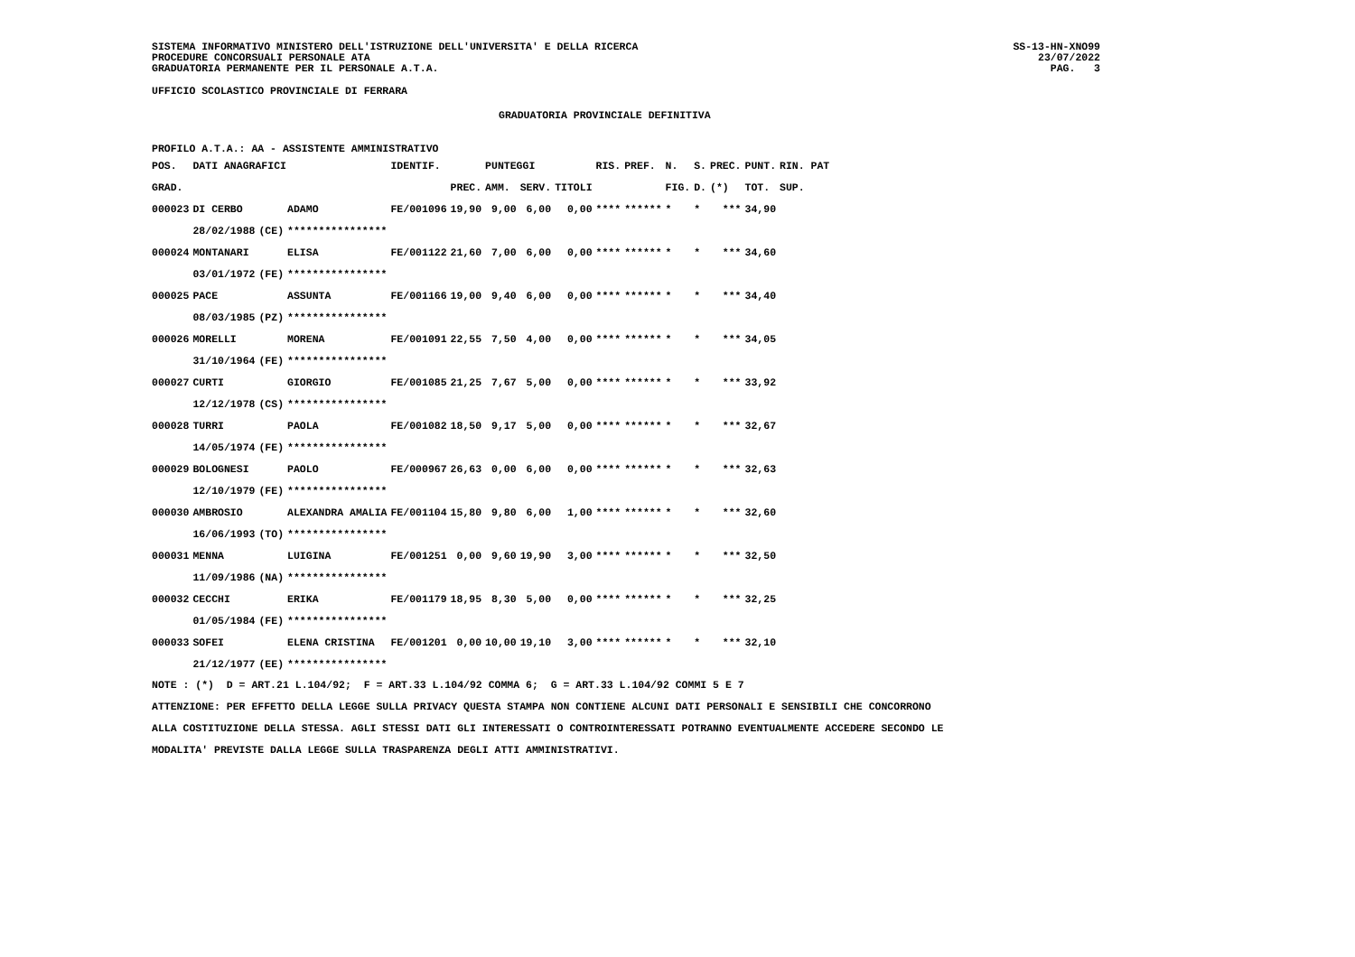SISTEMA INFORMATIVO MINISTERO DELL'ISTRUZIONE DELL'UNIVERSITA' E DELLA RICERCA
PROCEDURE CONCORSUALI PERSONALE ATA
GRADUATORIA PERMANENTE PER IL PERSONALE A.T.A.
SS-13-HN-XNO99
23/07/2022
PAG. 3
UFFICIO SCOLASTICO PROVINCIALE DI FERRARA
GRADUATORIA PROVINCIALE DEFINITIVA
PROFILO A.T.A.: AA - ASSISTENTE AMMINISTRATIVO
| POS. | DATI ANAGRAFICI | | | IDENTIF. | | PUNTEGGI | | | RIS. | PREF. | N. | S. | PREC. | PUNT. | RIN. PAT |
| --- | --- | --- | --- | --- | --- | --- | --- | --- | --- | --- | --- | --- | --- | --- | --- |
| GRAD. | | | | | PREC. | AMM. | SERV. | TITOLI | | | FIG. | D. | (*) | TOT. | SUP. |
| 000023 | DI CERBO | | ADAMO | FE/001096 | 19,90 | 9,00 | 6,00 | 0,00 | **** | ****** | * | * | *** | 34,90 | |
| | 28/02/1988 | (CE) | **************** | | | | | | | | | | | | |
| 000024 | MONTANARI | | ELISA | FE/001122 | 21,60 | 7,00 | 6,00 | 0,00 | **** | ****** | * | * | *** | 34,60 | |
| | 03/01/1972 | (FE) | **************** | | | | | | | | | | | | |
| 000025 | PACE | | ASSUNTA | FE/001166 | 19,00 | 9,40 | 6,00 | 0,00 | **** | ****** | * | * | *** | 34,40 | |
| | 08/03/1985 | (PZ) | **************** | | | | | | | | | | | | |
| 000026 | MORELLI | | MORENA | FE/001091 | 22,55 | 7,50 | 4,00 | 0,00 | **** | ****** | * | * | *** | 34,05 | |
| | 31/10/1964 | (FE) | **************** | | | | | | | | | | | | |
| 000027 | CURTI | | GIORGIO | FE/001085 | 21,25 | 7,67 | 5,00 | 0,00 | **** | ****** | * | * | *** | 33,92 | |
| | 12/12/1978 | (CS) | **************** | | | | | | | | | | | | |
| 000028 | TURRI | | PAOLA | FE/001082 | 18,50 | 9,17 | 5,00 | 0,00 | **** | ****** | * | * | *** | 32,67 | |
| | 14/05/1974 | (FE) | **************** | | | | | | | | | | | | |
| 000029 | BOLOGNESI | | PAOLO | FE/000967 | 26,63 | 0,00 | 6,00 | 0,00 | **** | ****** | * | * | *** | 32,63 | |
| | 12/10/1979 | (FE) | **************** | | | | | | | | | | | | |
| 000030 | AMBROSIO | | ALEXANDRA AMALIA | FE/001104 | 15,80 | 9,80 | 6,00 | 1,00 | **** | ****** | * | * | *** | 32,60 | |
| | 16/06/1993 | (TO) | **************** | | | | | | | | | | | | |
| 000031 | MENNA | | LUIGINA | FE/001251 | 0,00 | 9,60 | 19,90 | 3,00 | **** | ****** | * | * | *** | 32,50 | |
| | 11/09/1986 | (NA) | **************** | | | | | | | | | | | | |
| 000032 | CECCHI | | ERIKA | FE/001179 | 18,95 | 8,30 | 5,00 | 0,00 | **** | ****** | * | * | *** | 32,25 | |
| | 01/05/1984 | (FE) | **************** | | | | | | | | | | | | |
| 000033 | SOFEI | | ELENA CRISTINA | FE/001201 | 0,00 | 10,00 | 19,10 | 3,00 | **** | ****** | * | * | *** | 32,10 | |
| | 21/12/1977 | (EE) | **************** | | | | | | | | | | | | |
NOTE : (*) D = ART.21 L.104/92; F = ART.33 L.104/92 COMMA 6; G = ART.33 L.104/92 COMMI 5 E 7
ATTENZIONE: PER EFFETTO DELLA LEGGE SULLA PRIVACY QUESTA STAMPA NON CONTIENE ALCUNI DATI PERSONALI E SENSIBILI CHE CONCORRONO
ALLA COSTITUZIONE DELLA STESSA. AGLI STESSI DATI GLI INTERESSATI O CONTROINTERESSATI POTRANNO EVENTUALMENTE ACCEDERE SECONDO LE
MODALITA' PREVISTE DALLA LEGGE SULLA TRASPARENZA DEGLI ATTI AMMINISTRATIVI.